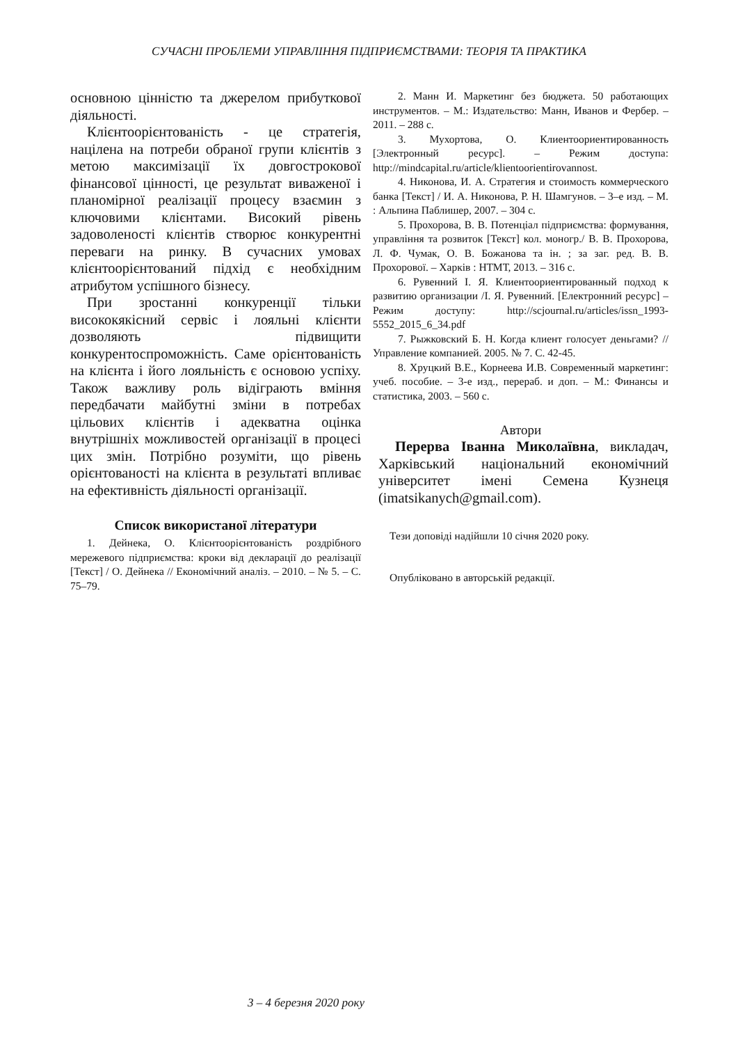СУЧАСНІ ПРОБЛЕМИ УПРАВЛІННЯ ПІДПРИЄМСТВАМИ: ТЕОРІЯ ТА ПРАКТИКА
основною цінністю та джерелом прибуткової діяльності.
Клієнтоорієнтованість - це стратегія, націлена на потреби обраної групи клієнтів з метою максимізації їх довгострокової фінансової цінності, це результат виваженої і планомірної реалізації процесу взаємин з ключовими клієнтами. Високий рівень задоволеності клієнтів створює конкурентні переваги на ринку. В сучасних умовах клієнтоорієнтований підхід є необхідним атрибутом успішного бізнесу.
При зростанні конкуренції тільки висококякісний сервіс і лояльні клієнти дозволяють підвищити конкурентоспроможність. Саме орієнтованість на клієнта і його лояльність є основою успіху. Також важливу роль відіграють вміння передбачати майбутні зміни в потребах цільових клієнтів і адекватна оцінка внутрішніх можливостей організації в процесі цих змін. Потрібно розуміти, що рівень орієнтованості на клієнта в результаті впливає на ефективність діяльності організації.
Список використаної літератури
1. Дейнека, О. Клієнтоорієнтованість роздрібного мережевого підприємства: кроки від декларації до реалізації [Текст] / О. Дейнека // Економічний аналіз. – 2010. – № 5. – С. 75–79.
2. Манн И. Маркетинг без бюджета. 50 работающих инструментов. – М.: Издательство: Манн, Иванов и Фербер. – 2011. – 288 с.
3. Мухортова, О. Клиентоориентированность [Электронный ресурс]. – Режим доступа: http://mindcapital.ru/article/klientoorientirovannost.
4. Никонова, И. А. Стратегия и стоимость коммерческого банка [Текст] / И. А. Никонова, Р. Н. Шамгунов. – 3–е изд. – М. : Альпина Паблишер, 2007. – 304 с.
5. Прохорова, В. В. Потенціал підприємства: формування, управління та розвиток [Текст] кол. моногр./ В. В. Прохорова, Л. Ф. Чумак, О. В. Божанова та ін. ; за заг. ред. В. В. Прохорової. – Харків : НТМТ, 2013. – 316 с.
6. Рувенний І. Я. Клиентоориентированный подход к развитию организации /І. Я. Рувенний. [Електронний ресурс] – Режим доступу: http://scjournal.ru/articles/issn_1993-5552_2015_6_34.pdf
7. Рыжковский Б. Н. Когда клиент голосует деньгами? // Управление компанией. 2005. № 7. С. 42-45.
8. Хруцкий В.Е., Корнеева И.В. Современный маркетинг: учеб. пособие. – 3-е изд., перераб. и доп. – М.: Финансы и статистика, 2003. – 560 с.
Автори
Перерва Іванна Миколаївна, викладач, Харківський національний економічний університет імені Семена Кузнеця (imatsikanych@gmail.com).
Тези доповіді надійшли 10 січня 2020 року.
Опубліковано в авторській редакції.
3 – 4 березня 2020 року